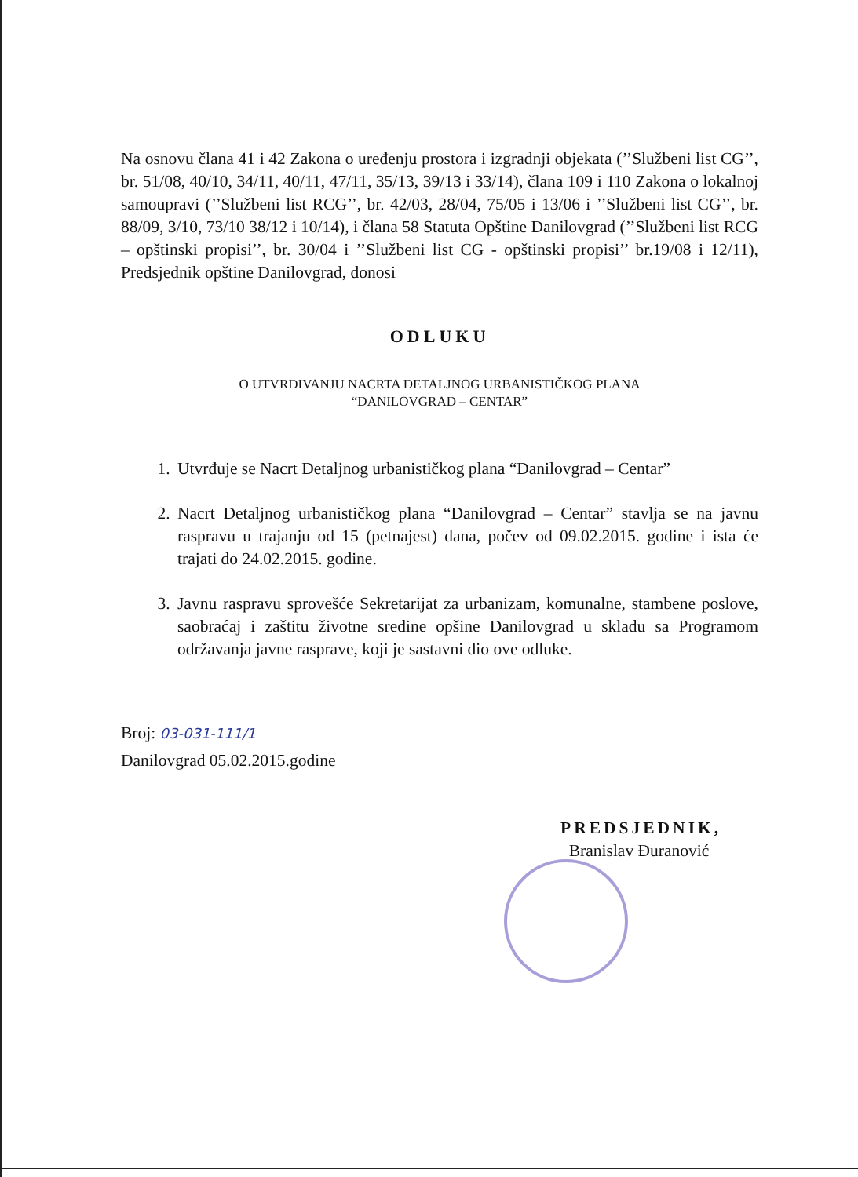Na osnovu člana 41 i 42 Zakona o uređenju prostora i izgradnji objekata (’’Službeni list CG’’, br. 51/08, 40/10, 34/11, 40/11, 47/11, 35/13, 39/13 i 33/14), člana 109 i 110 Zakona o lokalnoj samoupravi (’’Službeni list RCG’’, br. 42/03, 28/04, 75/05 i 13/06 i ’’Službeni list CG’’, br. 88/09, 3/10, 73/10 38/12 i 10/14), i člana 58 Statuta Opštine Danilovgrad (’’Službeni list RCG – opštinski propisi’’, br. 30/04 i ’’Službeni list CG - opštinski propisi’’ br.19/08 i 12/11), Predsjednik opštine Danilovgrad, donosi
ODLUKU
O UTVRĐIVANJU NACRTA DETALJNOG URBANISTIČKOG PLANA
“DANILOVGRAD – CENTAR”
1. Utvrđuje se Nacrt Detaljnog urbanističkog plana “Danilovgrad – Centar”
2. Nacrt Detaljnog urbanističkog plana “Danilovgrad – Centar” stavlja se na javnu raspravu u trajanju od 15 (petnajest) dana, počev od 09.02.2015. godine i ista će trajati do 24.02.2015. godine.
3. Javnu raspravu sprovešće Sekretarijat za urbanizam, komunalne, stambene poslove, saobraćaj i zaštitu životne sredine opšine Danilovgrad u skladu sa Programom održavanja javne rasprave, koji je sastavni dio ove odluke.
Broj: 03-031-111/1
Danilovgrad 05.02.2015.godine
PREDSJEDNIK,
Branislav Đuranović